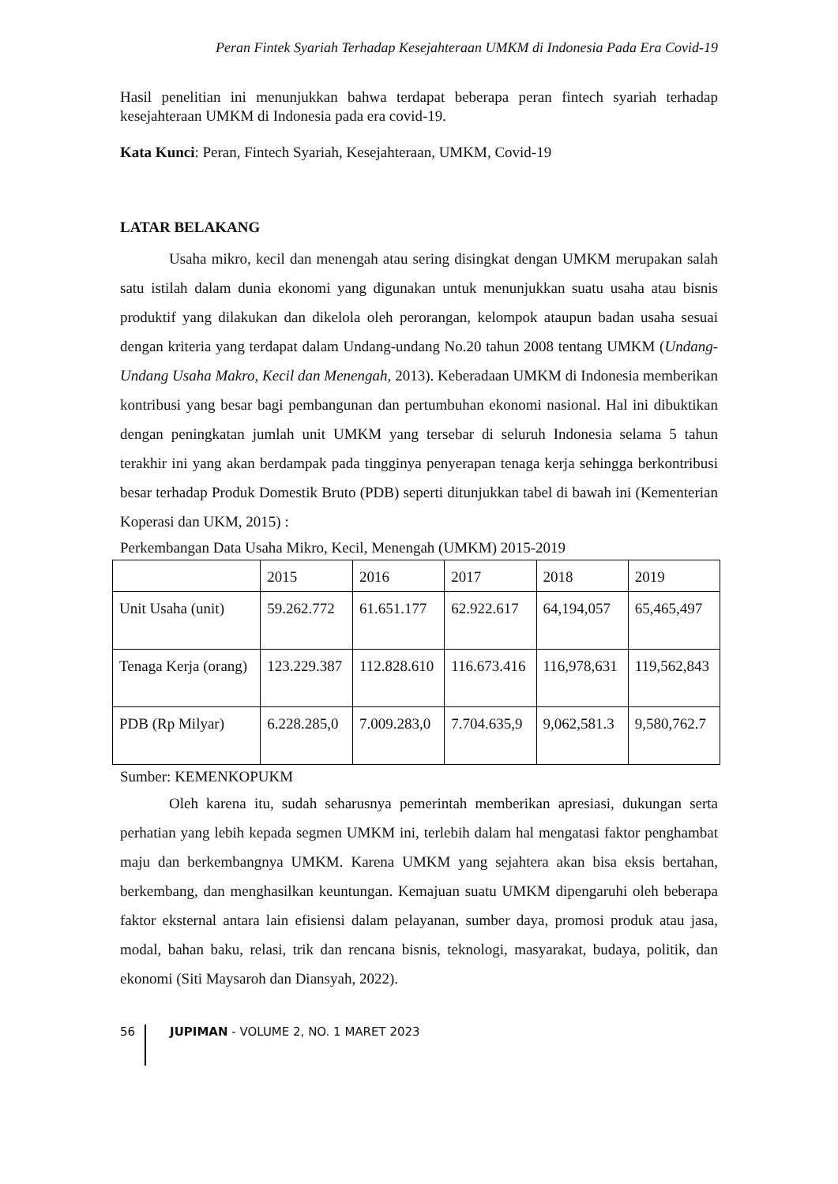Peran Fintek Syariah Terhadap Kesejahteraan UMKM di Indonesia Pada Era Covid-19
Hasil penelitian ini menunjukkan bahwa terdapat beberapa peran fintech syariah terhadap kesejahteraan UMKM di Indonesia pada era covid-19.
Kata Kunci: Peran, Fintech Syariah, Kesejahteraan, UMKM, Covid-19
LATAR BELAKANG
Usaha mikro, kecil dan menengah atau sering disingkat dengan UMKM merupakan salah satu istilah dalam dunia ekonomi yang digunakan untuk menunjukkan suatu usaha atau bisnis produktif yang dilakukan dan dikelola oleh perorangan, kelompok ataupun badan usaha sesuai dengan kriteria yang terdapat dalam Undang-undang No.20 tahun 2008 tentang UMKM (Undang-Undang Usaha Makro, Kecil dan Menengah, 2013). Keberadaan UMKM di Indonesia memberikan kontribusi yang besar bagi pembangunan dan pertumbuhan ekonomi nasional. Hal ini dibuktikan dengan peningkatan jumlah unit UMKM yang tersebar di seluruh Indonesia selama 5 tahun terakhir ini yang akan berdampak pada tingginya penyerapan tenaga kerja sehingga berkontribusi besar terhadap Produk Domestik Bruto (PDB) seperti ditunjukkan tabel di bawah ini (Kementerian Koperasi dan UKM, 2015) :
Perkembangan Data Usaha Mikro, Kecil, Menengah (UMKM) 2015-2019
| | 2015 | 2016 | 2017 | 2018 | 2019 |
| Unit Usaha (unit) | 59.262.772 | 61.651.177 | 62.922.617 | 64,194,057 | 65,465,497 |
| Tenaga Kerja (orang) | 123.229.387 | 112.828.610 | 116.673.416 | 116,978,631 | 119,562,843 |
| PDB (Rp Milyar) | 6.228.285,0 | 7.009.283,0 | 7.704.635,9 | 9,062,581.3 | 9,580,762.7 |
Sumber: KEMENKOPUKM
Oleh karena itu, sudah seharusnya pemerintah memberikan apresiasi, dukungan serta perhatian yang lebih kepada segmen UMKM ini, terlebih dalam hal mengatasi faktor penghambat maju dan berkembangnya UMKM. Karena UMKM yang sejahtera akan bisa eksis bertahan, berkembang, dan menghasilkan keuntungan. Kemajuan suatu UMKM dipengaruhi oleh beberapa faktor eksternal antara lain efisiensi dalam pelayanan, sumber daya, promosi produk atau jasa, modal, bahan baku, relasi, trik dan rencana bisnis, teknologi, masyarakat, budaya, politik, dan ekonomi (Siti Maysaroh dan Diansyah, 2022).
56 JUPIMAN - VOLUME 2, NO. 1 MARET 2023